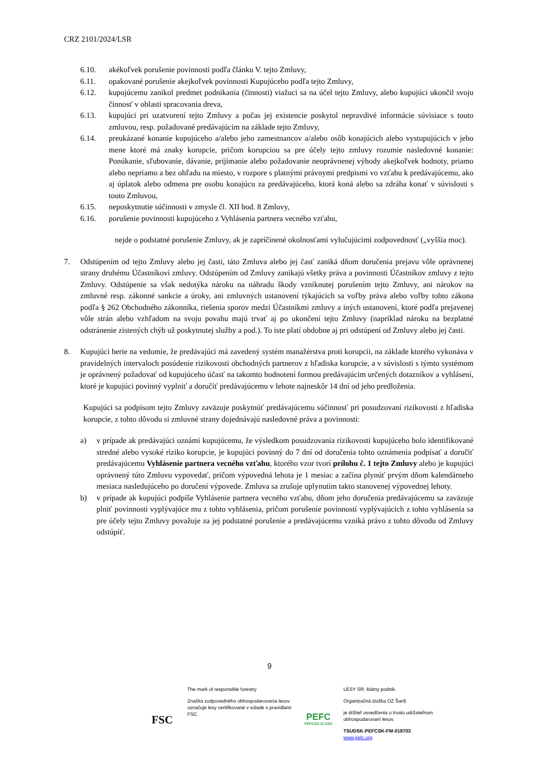CRZ 2101/2024/LSR
6.10. akékoľvek porušenie povinnosti podľa článku V. tejto Zmluvy,
6.11. opakované porušenie akejkoľvek povinnosti Kupujúceho podľa tejto Zmluvy,
6.12. kupujúcemu zanikol predmet podnikania (činnosti) viažuci sa na účel tejto Zmluvy, alebo kupujúci ukončil svoju činnosť v oblasti spracovania dreva,
6.13. kupujúci pri uzatvorení tejto Zmluvy a počas jej existencie poskytol nepravdivé informácie súvisiace s touto zmluvou, resp. požadované predávajúcim na základe tejto Zmluvy,
6.14. preukázané konanie kupujúceho a/alebo jeho zamestnancov a/alebo osôb konajúcich alebo vystupujúcich v jeho mene ktoré má znaky korupcie, pričom korupciou sa pre účely tejto zmluvy rozumie nasledovné konanie: Ponúkanie, sľubovanie, dávanie, prijímanie alebo požadovanie neoprávnenej výhody akejkoľvek hodnoty, priamo alebo nepriamo a bez ohľadu na miesto, v rozpore s platnými právnymi predpismi vo vzťahu k predávajúcemu, ako aj úplatok alebo odmena pre osobu konajúcu za predávajúceho, ktorá koná alebo sa zdráha konať v súvislosti s touto Zmluvou,
6.15. neposkytnutie súčinnosti v zmysle čl. XII bod. 8 Zmluvy,
6.16. porušenie povinnosti kupujúceho z Vyhlásenia partnera vecného vzťahu,
nejde o podstatné porušenie Zmluvy, ak je zapríčinené okolnosťami vylučujúcimi zodpovednosť („vyššia moc).
7. Odstúpením od tejto Zmluvy alebo jej časti, táto Zmluva alebo jej časť zaniká dňom doručenia prejavu vôle oprávnenej strany druhému Účastníkovi zmluvy. Odstúpením od Zmluvy zanikajú všetky práva a povinnosti Účastníkov zmluvy z tejto Zmluvy. Odstúpenie sa však nedotýka nároku na náhradu škody vzniknutej porušením tejto Zmluvy, ani nárokov na zmluvné resp. zákonné sankcie a úroky, ani zmluvných ustanovení týkajúcich sa voľby práva alebo voľby tohto zákona podľa § 262 Obchodného zákonníka, riešenia sporov medzi Účastníkmi zmluvy a iných ustanovení, ktoré podľa prejavenej vôle strán alebo vzhľadom na svoju povahu majú trvať aj po ukončení tejto Zmluvy (napríklad nároku na bezplatné odstránenie zistených chýb už poskytnutej služby a pod.). To iste platí obdobne aj pri odstúpení od Zmluvy alebo jej časti.
8. Kupujúci berie na vedomie, že predávajúci má zavedený systém manažérstva proti korupcii, na základe ktorého vykonáva v pravidelných intervaloch posúdenie rizikovosti obchodných partnerov z hľadiska korupcie, a v súvislosti s týmto systémom je oprávnený požadovať od kupujúceho účasť na takomto hodnotení formou predávajúcim určených dotazníkov a vyhlásení, ktoré je kupujúci povinný vyplniť a doručiť predávajúcemu v lehote najneskôr 14 dní od jeho predloženia.
Kupujúci sa podpisom tejto Zmluvy zaväzuje poskytnúť predávajúcemu súčinnosť pri posudzovaní rizikovosti z hľadiska korupcie, z tohto dôvodu si zmluvné strany dojednávajú nasledovné práva a povinnosti:
a) v prípade ak predávajúci oznámi kupujúcemu, že výsledkom posudzovania rizikovosti kupujúceho bolo identifikované stredné alebo vysoké riziko korupcie, je kupujúci povinný do 7 dní od doručenia tohto oznámenia podpísať a doručiť predávajúcemu Vyhlásenie partnera vecného vzťahu, ktorého vzor tvorí prílohu č. 1 tejto Zmluvy alebo je kupujúci oprávnený túto Zmluvu vypovedať, pričom výpovedná lehota je 1 mesiac a začína plynúť prvým dňom kalendárneho mesiaca nasledujúceho po doručení výpovede. Zmluva sa zrušuje uplynutím takto stanovenej výpovednej lehoty.
b) v prípade ak kupujúci podpíše Vyhlásenie partnera vecného vzťahu, dňom jeho doručenia predávajúcemu sa zaväzuje plniť povinnosti vyplývajúce mu z tohto vyhlásenia, pričom porušenie povinností vyplývajúcich z tohto vyhlásenia sa pre účely tejto Zmluvy považuje za jej podstatné porušenie a predávajúcemu vzniká právo z tohto dôvodu od Zmluvy odstúpiť.
9
FSC
The mark of responsible forestry
Značka zodpovedného obhospodarovania lesov označuje lesy certifikované v súlade s pravidlami FSC.
PEFC
PEFC/23-21-03/3
LESY SR, štátny podnik.
Organizačná zložka OZ Šariš
je držiteľ osvedčenia o trvalo udržateľnom obhospodarovaní lesov.
TSUDSK-PEFCSK-FM-018703
www.pefc.org